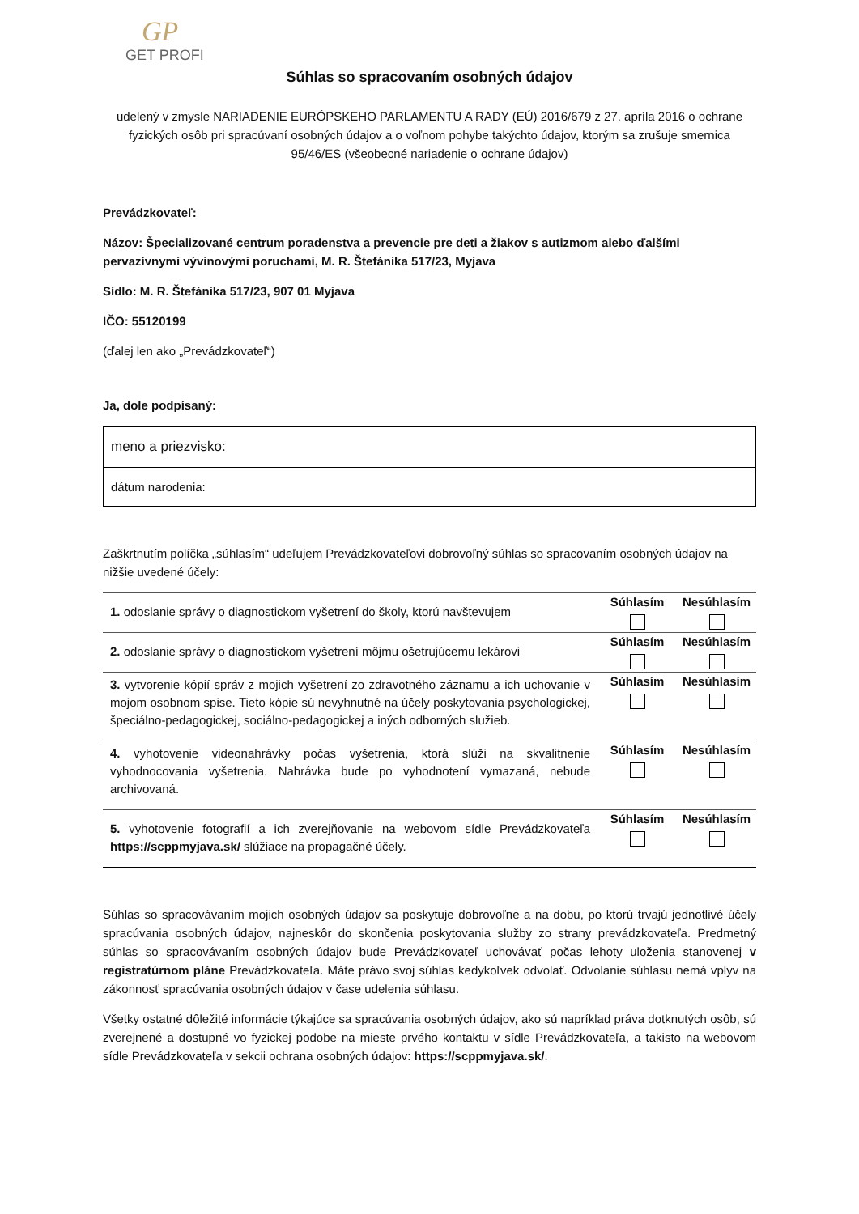GP
GET PROFI
Súhlas so spracovaním osobných údajov
udelený v zmysle NARIADENIE EURÓPSKEHO PARLAMENTU A RADY (EÚ) 2016/679 z 27. apríla 2016 o ochrane fyzických osôb pri spracúvaní osobných údajov a o voľnom pohybe takýchto údajov, ktorým sa zrušuje smernica 95/46/ES (všeobecné nariadenie o ochrane údajov)
Prevádzkovateľ:
Názov: Špecializované centrum poradenstva a prevencie pre deti a žiakov s autizmom alebo ďalšími pervazívnymi vývinovými poruchami, M. R. Štefánika 517/23, Myjava
Sídlo: M. R. Štefánika 517/23, 907 01 Myjava
IČO: 55120199
(ďalej len ako „Prevádzkovateľ“)
Ja, dole podpísaný:
meno a priezvisko:
dátum narodenia:
Zaškrtnutím políčka „súhlasím“ udeľujem Prevádzkovateľovi dobrovoľný súhlas so spracovaním osobných údajov na nižšie uvedené účely:
| 1. odoslanie správy o diagnostickom vyšetrení do školy, ktorú navštevujem | Súhlasím | Nesúhlasím |
| 2. odoslanie správy o diagnostickom vyšetrení môjmu ošetrujúcemu lekárovi | Súhlasím | Nesúhlasím |
| 3. vytvorenie kópií správ z mojich vyšetrení zo zdravotného záznamu a ich uchovanie v mojom osobnom spise. Tieto kópie sú nevyhnutné na účely poskytovania psychologickej, špeciálno-pedagogickej, sociálno-pedagogickej a iných odborných služieb. | Súhlasím | Nesúhlasím |
| 4. vyhotovenie videonahrávky počas vyšetrenia, ktorá slúži na skvalitnenie vyhodnocovania vyšetrenia. Nahrávka bude po vyhodnotení vymazaná, nebude archivovaná. | Súhlasím | Nesúhlasím |
| 5. vyhotovenie fotografií a ich zverejňovanie na webovom sídle Prevádzkovateľa https://scppmyjava.sk/ slúžiace na propagačné účely. | Súhlasím | Nesúhlasím |
Súhlas so spracovávaním mojich osobných údajov sa poskytuje dobrovoľne a na dobu, po ktorú trvajú jednotlivé účely spracúvania osobných údajov, najneskôr do skončenia poskytovania služby zo strany prevádzkovateľa. Predmetný súhlas so spracovávaním osobných údajov bude Prevádzkovateľ uchovávať počas lehoty uloženia stanovenej v registratúrnom pláne Prevádzkovateľa. Máte právo svoj súhlas kedykoľvek odvolať. Odvolanie súhlasu nemá vplyv na zákonnosť spracúvania osobných údajov v čase udelenia súhlasu.
Všetky ostatné dôležité informácie týkajúce sa spracúvania osobných údajov, ako sú napríklad práva dotknutých osôb, sú zverejnené a dostupné vo fyzickej podobe na mieste prvého kontaktu v sídle Prevádzkovateľa, a takisto na webovom sídle Prevádzkovateľa v sekcii ochrana osobných údajov: https://scppmyjava.sk/.